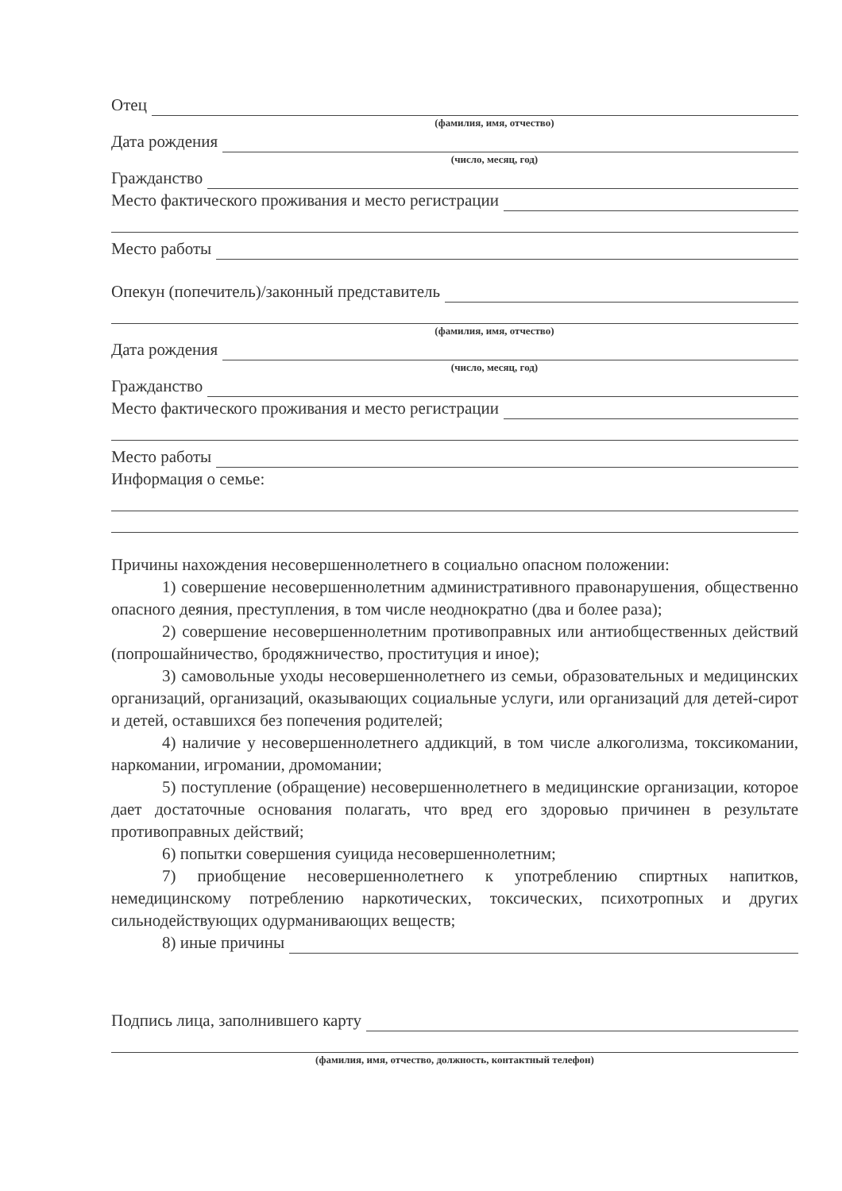Отец
(фамилия, имя, отчество)
Дата рождения
(число, месяц, год)
Гражданство
Место фактического проживания и место регистрации
Место работы
Опекун (попечитель)/законный представитель
(фамилия, имя, отчество)
Дата рождения
(число, месяц, год)
Гражданство
Место фактического проживания и место регистрации
Место работы
Информация о семье:
Причины нахождения несовершеннолетнего в социально опасном положении:
1) совершение несовершеннолетним административного правонарушения, общественно опасного деяния, преступления, в том числе неоднократно (два и более раза);
2) совершение несовершеннолетним противоправных или антиобщественных действий (попрошайничество, бродяжничество, проституция и иное);
3) самовольные уходы несовершеннолетнего из семьи, образовательных и медицинских организаций, организаций, оказывающих социальные услуги, или организаций для детей-сирот и детей, оставшихся без попечения родителей;
4) наличие у несовершеннолетнего аддикций, в том числе алкоголизма, токсикомании, наркомании, игромании, дромомании;
5) поступление (обращение) несовершеннолетнего в медицинские организации, которое дает достаточные основания полагать, что вред его здоровью причинен в результате противоправных действий;
6) попытки совершения суицида несовершеннолетним;
7) приобщение несовершеннолетнего к употреблению спиртных напитков, немедицинскому потреблению наркотических, токсических, психотропных и других сильнодействующих одурманивающих веществ;
8) иные причины
Подпись лица, заполнившего карту
(фамилия, имя, отчество, должность, контактный телефон)